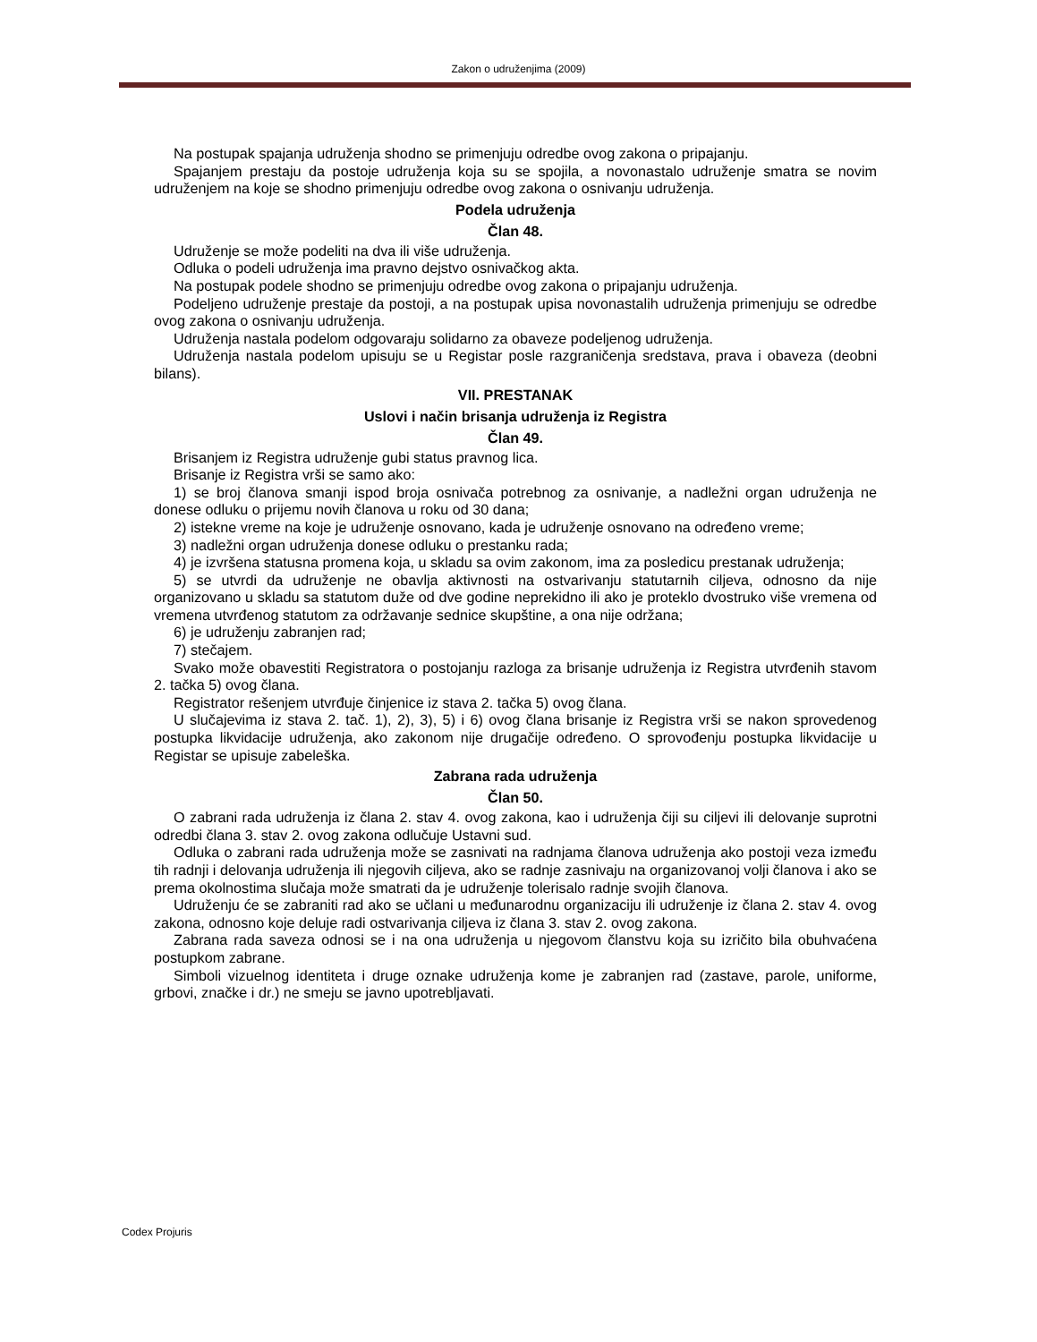Zakon o udruženjima (2009)
Na postupak spajanja udruženja shodno se primenjuju odredbe ovog zakona o pripajanju.
Spajanjem prestaju da postoje udruženja koja su se spojila, a novonastalo udruženje smatra se novim udruženjem na koje se shodno primenjuju odredbe ovog zakona o osnivanju udruženja.
Podela udruženja
Član 48.
Udruženje se može podeliti na dva ili više udruženja.
Odluka o podeli udruženja ima pravno dejstvo osnivačkog akta.
Na postupak podele shodno se primenjuju odredbe ovog zakona o pripajanju udruženja.
Podeljeno udruženje prestaje da postoji, a na postupak upisa novonastalih udruženja primenjuju se odredbe ovog zakona o osnivanju udruženja.
Udruženja nastala podelom odgovaraju solidarno za obaveze podeljenog udruženja.
Udruženja nastala podelom upisuju se u Registar posle razgraničenja sredstava, prava i obaveza (deobni bilans).
VII. PRESTANAK
Uslovi i način brisanja udruženja iz Registra
Član 49.
Brisanjem iz Registra udruženje gubi status pravnog lica.
Brisanje iz Registra vrši se samo ako:
1) se broj članova smanji ispod broja osnivača potrebnog za osnivanje, a nadležni organ udruženja ne donese odluku o prijemu novih članova u roku od 30 dana;
2) istekne vreme na koje je udruženje osnovano, kada je udruženje osnovano na određeno vreme;
3) nadležni organ udruženja donese odluku o prestanku rada;
4) je izvršena statusna promena koja, u skladu sa ovim zakonom, ima za posledicu prestanak udruženja;
5) se utvrdi da udruženje ne obavlja aktivnosti na ostvarivanju statutarnih ciljeva, odnosno da nije organizovano u skladu sa statutom duže od dve godine neprekidno ili ako je proteklo dvostruko više vremena od vremena utvrđenog statutom za održavanje sednice skupštine, a ona nije održana;
6) je udruženju zabranjen rad;
7) stečajem.
Svako može obavestiti Registratora o postojanju razloga za brisanje udruženja iz Registra utvrđenih stavom 2. tačka 5) ovog člana.
Registrator rešenjem utvrđuje činjenice iz stava 2. tačka 5) ovog člana.
U slučajevima iz stava 2. tač. 1), 2), 3), 5) i 6) ovog člana brisanje iz Registra vrši se nakon sprovedenog postupka likvidacije udruženja, ako zakonom nije drugačije određeno. O sprovođenju postupka likvidacije u Registar se upisuje zabeleška.
Zabrana rada udruženja
Član 50.
O zabrani rada udruženja iz člana 2. stav 4. ovog zakona, kao i udruženja čiji su ciljevi ili delovanje suprotni odredbi člana 3. stav 2. ovog zakona odlučuje Ustavni sud.
Odluka o zabrani rada udruženja može se zasnivati na radnjama članova udruženja ako postoji veza između tih radnji i delovanja udruženja ili njegovih ciljeva, ako se radnje zasnivaju na organizovanoj volji članova i ako se prema okolnostima slučaja može smatrati da je udruženje tolerisalo radnje svojih članova.
Udruženju će se zabraniti rad ako se učlani u međunarodnu organizaciju ili udruženje iz člana 2. stav 4. ovog zakona, odnosno koje deluje radi ostvarivanja ciljeva iz člana 3. stav 2. ovog zakona.
Zabrana rada saveza odnosi se i na ona udruženja u njegovom članstvu koja su izričito bila obuhvaćena postupkom zabrane.
Simboli vizuelnog identiteta i druge oznake udruženja kome je zabranjen rad (zastave, parole, uniforme, grbovi, značke i dr.) ne smeju se javno upotrebljavati.
Codex Projuris